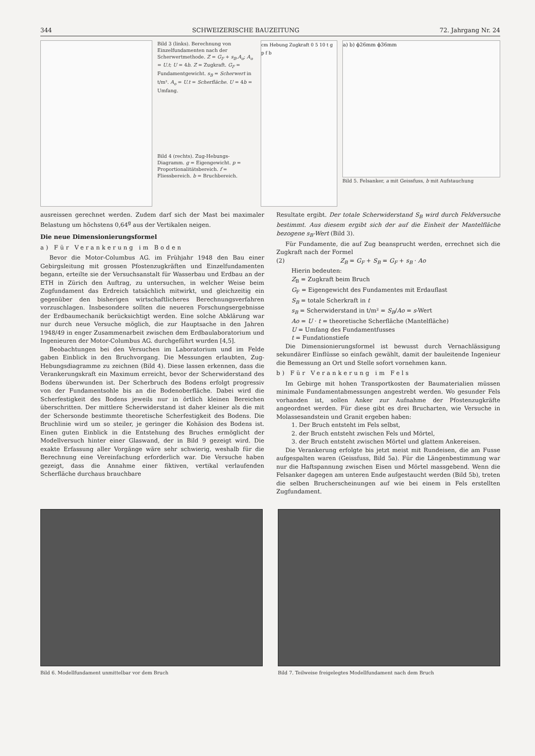344 SCHWEIZERISCHE BAUZEITUNG 72. Jahrgang Nr. 24
Bild 3 (links). Berechnung von Einzelfundamenten nach der Scherwertmethode. Z = G<sub>F</sub> + s<sub>B</sub>.A<sub>o</sub>; A<sub>o</sub> = U.t; U = 4b. Z = Zugkraft. G<sub>F</sub> = Fundamentgewicht. s<sub>B</sub> = Scherwert in t/m². A<sub>o</sub> = U.t = Scherfläche. U = 4b = Umfang.
Bild 4 (rechts). Zug-Hebungs-Diagramm. g = Eigengewicht. p = Proportionalitätsbereich. f = Fliessbereich. b = Bruchbereich.
cm Hebung Zugkraft 0 5 10 t g p f b
a) b) ϕ26mm ϕ36mm
Bild 5. Felsanker, a mit Geissfuss, b mit Aufstauchung
ausreissen gerechnet werden. Zudem darf sich der Mast bei maximaler Belastung um höchstens 0,64<sup>g</sup> aus der Vertikalen neigen.
Die neue Dimensionierungsformel
a) Für Verankerung im Boden
Bevor die Motor-Columbus AG. im Frühjahr 1948 den Bau einer Gebirgsleitung mit grossen Pfostenzugkräften und Einzelfundamenten begann, erteilte sie der Versuchsanstalt für Wasserbau und Erdbau an der ETH in Zürich den Auftrag, zu untersuchen, in welcher Weise beim Zugfundament das Erdreich tatsächlich mitwirkt, und gleichzeitig ein gegenüber den bisherigen wirtschaftlicheres Berechnungsverfahren vorzuschlagen. Insbesondere sollten die neueren Forschungsergebnisse der Erdbaumechanik berücksichtigt werden. Eine solche Abklärung war nur durch neue Versuche möglich, die zur Hauptsache in den Jahren 1948/49 in enger Zusammenarbeit zwischen dem Erdbaulaboratorium und Ingenieuren der Motor-Columbus AG. durchgeführt wurden [4,5].
Beobachtungen bei den Versuchen im Laboratorium und im Felde gaben Einblick in den Bruchvorgang. Die Messungen erlaubten, Zug-Hebungsdiagramme zu zeichnen (Bild 4). Diese lassen erkennen, dass die Verankerungskraft ein Maximum erreicht, bevor der Scherwiderstand des Bodens überwunden ist. Der Scherbruch des Bodens erfolgt progressiv von der Fundamentsohle bis an die Bodenoberfläche. Dabei wird die Scherfestigkeit des Bodens jeweils nur in örtlich kleinen Bereichen überschritten. Der mittlere Scherwiderstand ist daher kleiner als die mit der Schersonde bestimmte theoretische Scherfestigkeit des Bodens. Die Bruchlinie wird um so steiler, je geringer die Kohäsion des Bodens ist. Einen guten Einblick in die Entstehung des Bruches ermöglicht der Modellversuch hinter einer Glaswand, der in Bild 9 gezeigt wird. Die exakte Erfassung aller Vorgänge wäre sehr schwierig, weshalb für die Berechnung eine Vereinfachung erforderlich war. Die Versuche haben gezeigt, dass die Annahme einer fiktiven, vertikal verlaufenden Scherfläche durchaus brauchbare
Resultate ergibt. Der totale Scherwiderstand S<sub>B</sub> wird durch Feldversuche bestimmt. Aus diesem ergibt sich der auf die Einheit der Mantelfläche bezogene s<sub>B</sub>-Wert (Bild 3).
Für Fundamente, die auf Zug beansprucht werden, errechnet sich die Zugkraft nach der Formel
(2) Z<sub>B</sub> = G<sub>F</sub> + S<sub>B</sub> = G<sub>F</sub> + s<sub>B</sub> · Ao
Hierin bedeuten:
Z<sub>B</sub> = Zugkraft beim Bruch
G<sub>F</sub> = Eigengewicht des Fundamentes mit Erdauflast
S<sub>B</sub> = totale Scherkraft in t
s<sub>B</sub> = Scherwiderstand in t/m² = S<sub>B</sub>/Ao = s-Wert
Ao = U · t = theoretische Scherfläche (Mantelfläche)
U = Umfang des Fundamentfusses
t = Fundationstiefe
Die Dimensionierungsformel ist bewusst durch Vernachlässigung sekundärer Einflüsse so einfach gewählt, damit der bauleitende Ingenieur die Bemessung an Ort und Stelle sofort vornehmen kann.
b) Für Verankerung im Fels
Im Gebirge mit hohen Transportkosten der Baumaterialien müssen minimale Fundamentabmessungen angestrebt werden. Wo gesunder Fels vorhanden ist, sollen Anker zur Aufnahme der Pfostenzugkräfte angeordnet werden. Für diese gibt es drei Brucharten, wie Versuche in Molassesandstein und Granit ergeben haben:
1. Der Bruch entsteht im Fels selbst,
2. der Bruch entsteht zwischen Fels und Mörtel,
3. der Bruch entsteht zwischen Mörtel und glattem Ankereisen.
Die Verankerung erfolgte bis jetzt meist mit Rundeisen, die am Fusse aufgespalten waren (Geissfuss, Bild 5a). Für die Längenbestimmung war nur die Haftspannung zwischen Eisen und Mörtel massgebend. Wenn die Felsanker dagegen am unteren Ende aufgestaucht werden (Bild 5b), treten die selben Brucherscheinungen auf wie bei einem in Fels erstellten Zugfundament.
Bild 6. Modellfundament unmittelbar vor dem Bruch
Bild 7. Teilweise freigelegtes Modellfundament nach dem Bruch